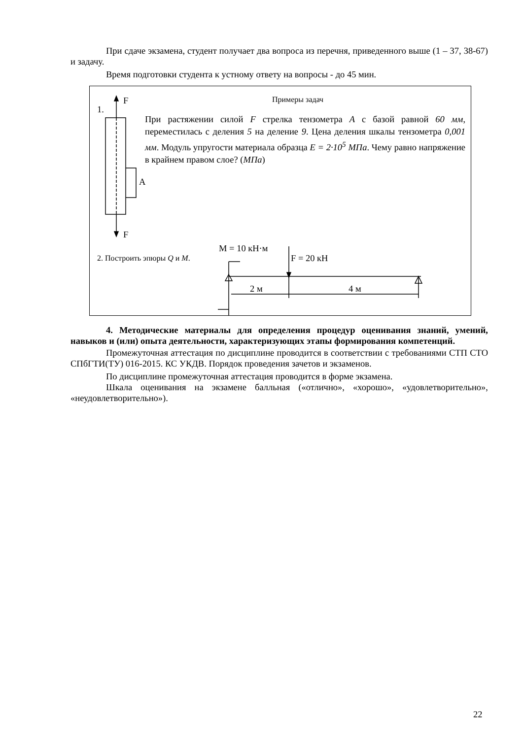При сдаче экзамена, студент получает два вопроса из перечня, приведенного выше (1 – 37, 38-67) и задачу.
Время подготовки студента к устному ответу на вопросы - до 45 мин.
Примеры задач
1.
F
F
A
При растяжении силой F стрелка тензометра A с базой равной 60 мм, переместилась с деления 5 на деление 9. Цена деления шкалы тензометра 0,001 мм. Модуль упругости материала образца E = 2·10<sup>5</sup> МПа. Чему равно напряжение в крайнем правом слое? (МПа)
2. Построить эпюры Q и M.
M = 10 кН·м
F = 20 кН
2 м 4 м
4. Методические материалы для определения процедур оценивания знаний, умений, навыков и (или) опыта деятельности, характеризующих этапы формирования компетенций.
Промежуточная аттестация по дисциплине проводится в соответствии с требованиями СТП СТО СПбГТИ(ТУ) 016-2015. КС УКДВ. Порядок проведения зачетов и экзаменов.
По дисциплине промежуточная аттестация проводится в форме экзамена.
Шкала оценивания на экзамене балльная («отлично», «хорошо», «удовлетворительно», «неудовлетворительно»).
22